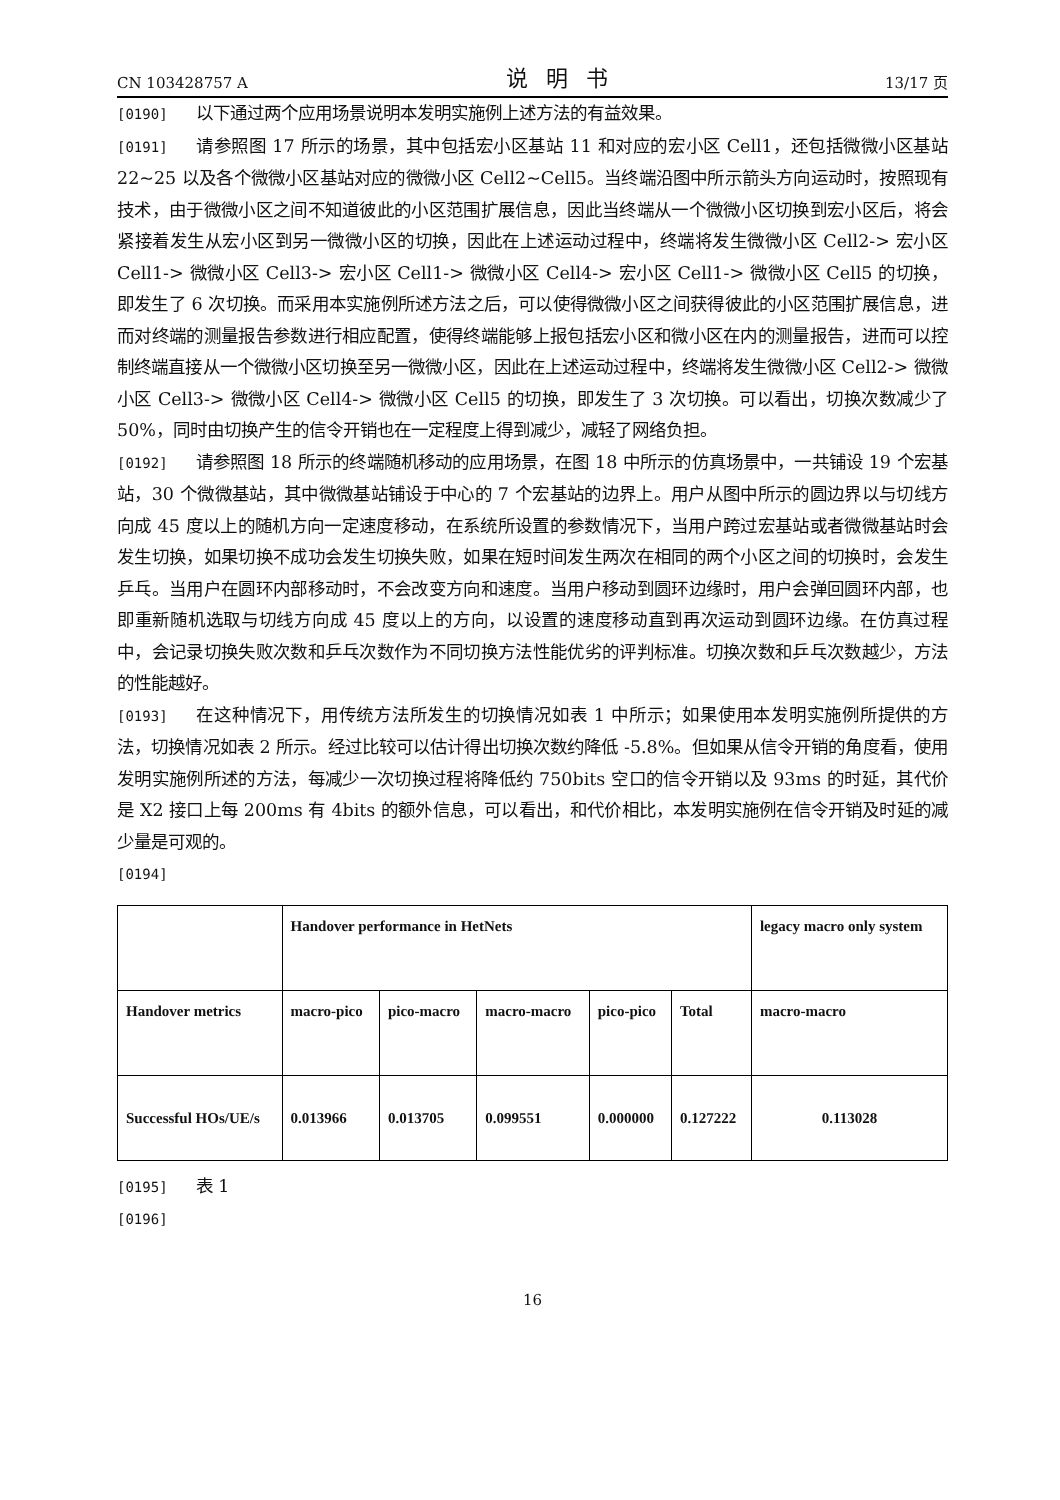CN 103428757 A 说明书 13/17 页
[0190] 以下通过两个应用场景说明本发明实施例上述方法的有益效果。
[0191] 请参照图 17 所示的场景，其中包括宏小区基站 11 和对应的宏小区 Cell1，还包括微微小区基站 22~25 以及各个微微小区基站对应的微微小区 Cell2~Cell5。当终端沿图中所示箭头方向运动时，按照现有技术，由于微微小区之间不知道彼此的小区范围扩展信息，因此当终端从一个微微小区切换到宏小区后，将会紧接着发生从宏小区到另一微微小区的切换，因此在上述运动过程中，终端将发生微微小区 Cell2-> 宏小区 Cell1-> 微微小区 Cell3-> 宏小区 Cell1-> 微微小区 Cell4-> 宏小区 Cell1-> 微微小区 Cell5 的切换，即发生了 6 次切换。而采用本实施例所述方法之后，可以使得微微小区之间获得彼此的小区范围扩展信息，进而对终端的测量报告参数进行相应配置，使得终端能够上报包括宏小区和微小区在内的测量报告，进而可以控制终端直接从一个微微小区切换至另一微微小区，因此在上述运动过程中，终端将发生微微小区 Cell2-> 微微小区 Cell3-> 微微小区 Cell4-> 微微小区 Cell5 的切换，即发生了 3 次切换。可以看出，切换次数减少了 50%，同时由切换产生的信令开销也在一定程度上得到减少，减轻了网络负担。
[0192] 请参照图 18 所示的终端随机移动的应用场景，在图 18 中所示的仿真场景中，一共铺设 19 个宏基站，30 个微微基站，其中微微基站铺设于中心的 7 个宏基站的边界上。用户从图中所示的圆边界以与切线方向成 45 度以上的随机方向一定速度移动，在系统所设置的参数情况下，当用户跨过宏基站或者微微基站时会发生切换，如果切换不成功会发生切换失败，如果在短时间发生两次在相同的两个小区之间的切换时，会发生乒乓。当用户在圆环内部移动时，不会改变方向和速度。当用户移动到圆环边缘时，用户会弹回圆环内部，也即重新随机选取与切线方向成 45 度以上的方向，以设置的速度移动直到再次运动到圆环边缘。在仿真过程中，会记录切换失败次数和乒乓次数作为不同切换方法性能优劣的评判标准。切换次数和乒乓次数越少，方法的性能越好。
[0193] 在这种情况下，用传统方法所发生的切换情况如表 1 中所示；如果使用本发明实施例所提供的方法，切换情况如表 2 所示。经过比较可以估计得出切换次数约降低 -5.8%。但如果从信令开销的角度看，使用发明实施例所述的方法，每减少一次切换过程将降低约 750bits 空口的信令开销以及 93ms 的时延，其代价是 X2 接口上每 200ms 有 4bits 的额外信息，可以看出，和代价相比，本发明实施例在信令开销及时延的减少量是可观的。
[0194]
| | Handover performance in HetNets | | | | | legacy macro only system |
| Handover metrics | macro-pico | pico-macro | macro-macro | pico-pico | Total | macro-macro |
| Successful HOs/UE/s | 0.013966 | 0.013705 | 0.099551 | 0.000000 | 0.127222 | 0.113028 |
[0195] 表 1
[0196]
16